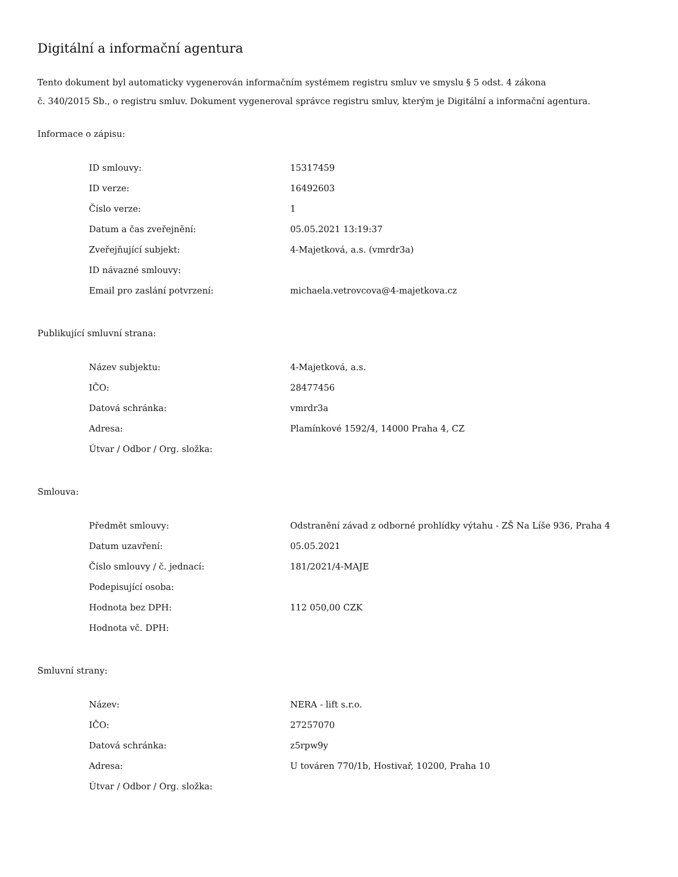Digitální a informační agentura
Tento dokument byl automaticky vygenerován informačním systémem registru smluv ve smyslu § 5 odst. 4 zákona
č. 340/2015 Sb., o registru smluv. Dokument vygeneroval správce registru smluv, kterým je Digitální a informační agentura.
Informace o zápisu:
| ID smlouvy: | 15317459 |
| ID verze: | 16492603 |
| Číslo verze: | 1 |
| Datum a čas zveřejnění: | 05.05.2021 13:19:37 |
| Zveřejňující subjekt: | 4-Majetková, a.s. (vmrdr3a) |
| ID návazné smlouvy: | |
| Email pro zaslání potvrzení: | michaela.vetrovcova@4-majetkova.cz |
Publikující smluvní strana:
| Název subjektu: | 4-Majetková, a.s. |
| IČO: | 28477456 |
| Datová schránka: | vmrdr3a |
| Adresa: | Plamínkové 1592/4, 14000 Praha 4, CZ |
| Útvar / Odbor / Org. složka: | |
Smlouva:
| Předmět smlouvy: | Odstranění závad z odborné prohlídky výtahu - ZŠ Na Líše 936, Praha 4 |
| Datum uzavření: | 05.05.2021 |
| Číslo smlouvy / č. jednací: | 181/2021/4-MAJE |
| Podepisující osoba: | |
| Hodnota bez DPH: | 112 050,00 CZK |
| Hodnota vč. DPH: | |
Smluvní strany:
| Název: | NERA - lift s.r.o. |
| IČO: | 27257070 |
| Datová schránka: | z5rpw9y |
| Adresa: | U továren 770/1b, Hostivař, 10200, Praha 10 |
| Útvar / Odbor / Org. složka: | |